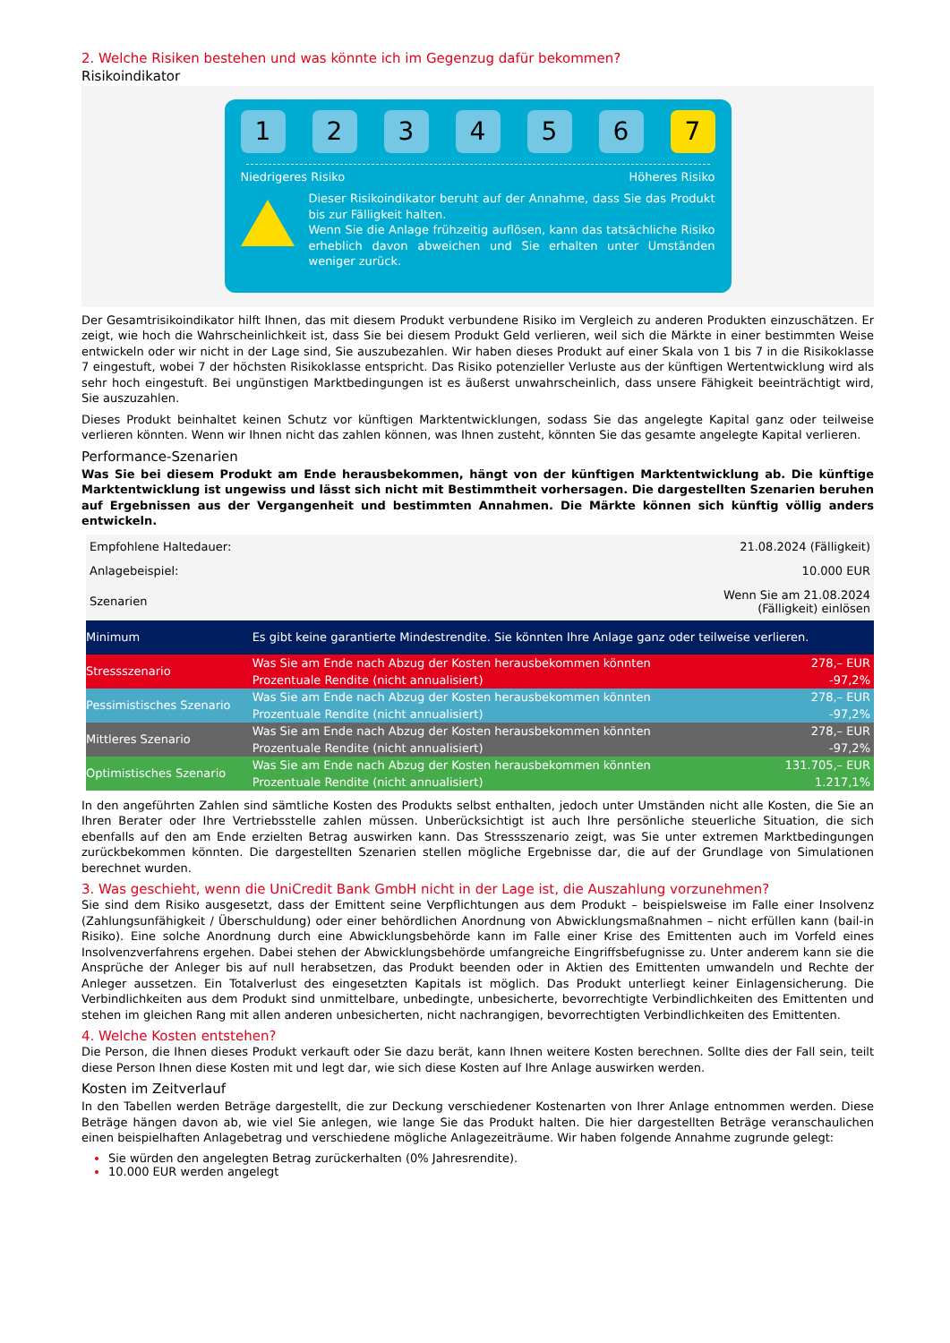2. Welche Risiken bestehen und was könnte ich im Gegenzug dafür bekommen?
Risikoindikator
1 2 3 4 5 6 7
Niedrigeres Risiko Höheres Risiko
Dieser Risikoindikator beruht auf der Annahme, dass Sie das Produkt bis zur Fälligkeit halten.
Wenn Sie die Anlage frühzeitig auflösen, kann das tatsächliche Risiko erheblich davon abweichen und Sie erhalten unter Umständen weniger zurück.
Der Gesamtrisikoindikator hilft Ihnen, das mit diesem Produkt verbundene Risiko im Vergleich zu anderen Produkten einzuschätzen. Er zeigt, wie hoch die Wahrscheinlichkeit ist, dass Sie bei diesem Produkt Geld verlieren, weil sich die Märkte in einer bestimmten Weise entwickeln oder wir nicht in der Lage sind, Sie auszubezahlen. Wir haben dieses Produkt auf einer Skala von 1 bis 7 in die Risikoklasse 7 eingestuft, wobei 7 der höchsten Risikoklasse entspricht. Das Risiko potenzieller Verluste aus der künftigen Wertentwicklung wird als sehr hoch eingestuft. Bei ungünstigen Marktbedingungen ist es äußerst unwahrscheinlich, dass unsere Fähigkeit beeinträchtigt wird, Sie auszuzahlen.
Dieses Produkt beinhaltet keinen Schutz vor künftigen Marktentwicklungen, sodass Sie das angelegte Kapital ganz oder teilweise verlieren könnten. Wenn wir Ihnen nicht das zahlen können, was Ihnen zusteht, könnten Sie das gesamte angelegte Kapital verlieren.
Performance-Szenarien
Was Sie bei diesem Produkt am Ende herausbekommen, hängt von der künftigen Marktentwicklung ab. Die künftige Marktentwicklung ist ungewiss und lässt sich nicht mit Bestimmtheit vorhersagen. Die dargestellten Szenarien beruhen auf Ergebnissen aus der Vergangenheit und bestimmten Annahmen. Die Märkte können sich künftig völlig anders entwickeln.
| Empfohlene Haltedauer: | | 21.08.2024 (Fälligkeit) |
| Anlagebeispiel: | | 10.000 EUR |
| Szenarien | | Wenn Sie am 21.08.2024 (Fälligkeit) einlösen |
| Minimum | Es gibt keine garantierte Mindestrendite. Sie könnten Ihre Anlage ganz oder teilweise verlieren. | |
| Stressszenario | Was Sie am Ende nach Abzug der Kosten herausbekommen könnten | 278,– EUR |
| | Prozentuale Rendite (nicht annualisiert) | -97,2% |
| Pessimistisches Szenario | Was Sie am Ende nach Abzug der Kosten herausbekommen könnten | 278,– EUR |
| | Prozentuale Rendite (nicht annualisiert) | -97,2% |
| Mittleres Szenario | Was Sie am Ende nach Abzug der Kosten herausbekommen könnten | 278,– EUR |
| | Prozentuale Rendite (nicht annualisiert) | -97,2% |
| Optimistisches Szenario | Was Sie am Ende nach Abzug der Kosten herausbekommen könnten | 131.705,– EUR |
| | Prozentuale Rendite (nicht annualisiert) | 1.217,1% |
In den angeführten Zahlen sind sämtliche Kosten des Produkts selbst enthalten, jedoch unter Umständen nicht alle Kosten, die Sie an Ihren Berater oder Ihre Vertriebsstelle zahlen müssen. Unberücksichtigt ist auch Ihre persönliche steuerliche Situation, die sich ebenfalls auf den am Ende erzielten Betrag auswirken kann. Das Stressszenario zeigt, was Sie unter extremen Marktbedingungen zurückbekommen könnten. Die dargestellten Szenarien stellen mögliche Ergebnisse dar, die auf der Grundlage von Simulationen berechnet wurden.
3. Was geschieht, wenn die UniCredit Bank GmbH nicht in der Lage ist, die Auszahlung vorzunehmen?
Sie sind dem Risiko ausgesetzt, dass der Emittent seine Verpflichtungen aus dem Produkt – beispielsweise im Falle einer Insolvenz (Zahlungsunfähigkeit / Überschuldung) oder einer behördlichen Anordnung von Abwicklungsmaßnahmen – nicht erfüllen kann (bail-in Risiko). Eine solche Anordnung durch eine Abwicklungsbehörde kann im Falle einer Krise des Emittenten auch im Vorfeld eines Insolvenzverfahrens ergehen. Dabei stehen der Abwicklungsbehörde umfangreiche Eingriffsbefugnisse zu. Unter anderem kann sie die Ansprüche der Anleger bis auf null herabsetzen, das Produkt beenden oder in Aktien des Emittenten umwandeln und Rechte der Anleger aussetzen. Ein Totalverlust des eingesetzten Kapitals ist möglich. Das Produkt unterliegt keiner Einlagensicherung. Die Verbindlichkeiten aus dem Produkt sind unmittelbare, unbedingte, unbesicherte, bevorrechtigte Verbindlichkeiten des Emittenten und stehen im gleichen Rang mit allen anderen unbesicherten, nicht nachrangigen, bevorrechtigten Verbindlichkeiten des Emittenten.
4. Welche Kosten entstehen?
Die Person, die Ihnen dieses Produkt verkauft oder Sie dazu berät, kann Ihnen weitere Kosten berechnen. Sollte dies der Fall sein, teilt diese Person Ihnen diese Kosten mit und legt dar, wie sich diese Kosten auf Ihre Anlage auswirken werden.
Kosten im Zeitverlauf
In den Tabellen werden Beträge dargestellt, die zur Deckung verschiedener Kostenarten von Ihrer Anlage entnommen werden. Diese Beträge hängen davon ab, wie viel Sie anlegen, wie lange Sie das Produkt halten. Die hier dargestellten Beträge veranschaulichen einen beispielhaften Anlagebetrag und verschiedene mögliche Anlagezeiträume. Wir haben folgende Annahme zugrunde gelegt:
Sie würden den angelegten Betrag zurückerhalten (0% Jahresrendite).
10.000 EUR werden angelegt